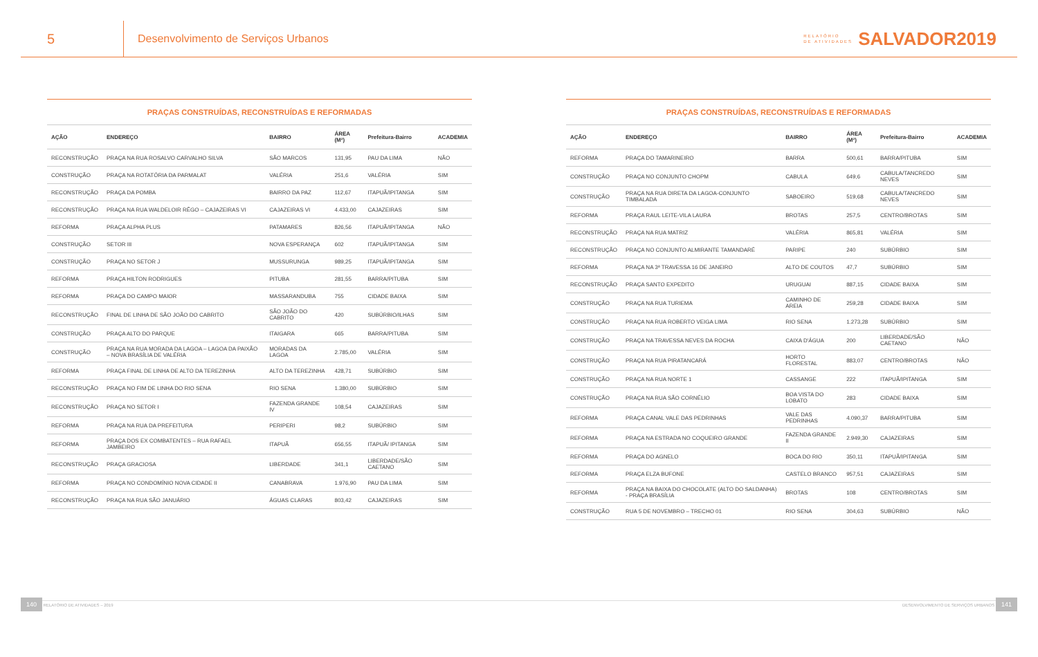5
Desenvolvimento de Serviços Urbanos
RELATÓRIO
DE ATIVIDADES SALVADOR2019
PRAÇAS CONSTRUÍDAS, RECONSTRUÍDAS E REFORMADAS
| AÇÃO | ENDEREÇO | BAIRRO | ÁREA (M²) | Prefeitura-Bairro | ACADEMIA |
| --- | --- | --- | --- | --- | --- |
| RECONSTRUÇÃO | PRAÇA NA RUA ROSALVO CARVALHO SILVA | SÃO MARCOS | 131,95 | PAU DA LIMA | NÃO |
| CONSTRUÇÃO | PRAÇA NA ROTATÓRIA DA PARMALAT | VALÉRIA | 251,6 | VALÉRIA | SIM |
| RECONSTRUÇÃO | PRAÇA DA POMBA | BAIRRO DA PAZ | 112,67 | ITAPUÃ/IPITANGA | SIM |
| RECONSTRUÇÃO | PRAÇA NA RUA WALDELOIR RÊGO – CAJAZEIRAS VI | CAJAZEIRAS VI | 4.433,00 | CAJAZEIRAS | SIM |
| REFORMA | PRAÇA ALPHA PLUS | PATAMARES | 826,56 | ITAPUÃ/IPITANGA | NÃO |
| CONSTRUÇÃO | SETOR III | NOVA ESPERANÇA | 602 | ITAPUÃ/IPITANGA | SIM |
| CONSTRUÇÃO | PRAÇA NO SETOR J | MUSSURUNGA | 989,25 | ITAPUÃ/IPITANGA | SIM |
| REFORMA | PRAÇA HILTON RODRIGUES | PITUBA | 281,55 | BARRA/PITUBA | SIM |
| REFORMA | PRAÇA DO CAMPO MAIOR | MASSARANDUBA | 755 | CIDADE BAIXA | SIM |
| RECONSTRUÇÃO | FINAL DE LINHA DE SÃO JOÃO DO CABRITO | SÃO JOÃO DO CABRITO | 420 | SUBÚRBIO/ILHAS | SIM |
| CONSTRUÇÃO | PRAÇA ALTO DO PARQUE | ITAIGARA | 665 | BARRA/PITUBA | SIM |
| CONSTRUÇÃO | PRAÇA NA RUA MORADA DA LAGOA – LAGOA DA PAIXÃO – NOVA BRASÍLIA DE VALÉRIA | MORADAS DA LAGOA | 2.785,00 | VALÉRIA | SIM |
| REFORMA | PRAÇA FINAL DE LINHA DE ALTO DA TEREZINHA | ALTO DA TEREZINHA | 428,71 | SUBÚRBIO | SIM |
| RECONSTRUÇÃO | PRAÇA NO FIM DE LINHA DO RIO SENA | RIO SENA | 1.380,00 | SUBÚRBIO | SIM |
| RECONSTRUÇÃO | PRAÇA NO SETOR I | FAZENDA GRANDE IV | 108,54 | CAJAZEIRAS | SIM |
| REFORMA | PRAÇA NA RUA DA PREFEITURA | PERIPERI | 98,2 | SUBÚRBIO | SIM |
| REFORMA | PRAÇA DOS EX COMBATENTES – RUA RAFAEL JAMBEIRO | ITAPUÃ | 656,55 | ITAPUÃ/ IPITANGA | SIM |
| RECONSTRUÇÃO | PRAÇA GRACIOSA | LIBERDADE | 341,1 | LIBERDADE/SÃO CAETANO | SIM |
| REFORMA | PRAÇA NO CONDOMÍNIO NOVA CIDADE II | CANABRAVA | 1.976,90 | PAU DA LIMA | SIM |
| RECONSTRUÇÃO | PRAÇA NA RUA SÃO JANUÁRIO | ÁGUAS CLARAS | 803,42 | CAJAZEIRAS | SIM |
PRAÇAS CONSTRUÍDAS, RECONSTRUÍDAS E REFORMADAS
| AÇÃO | ENDEREÇO | BAIRRO | ÁREA (M²) | Prefeitura-Bairro | ACADEMIA |
| --- | --- | --- | --- | --- | --- |
| REFORMA | PRAÇA DO TAMARINEIRO | BARRA | 500,61 | BARRA/PITUBA | SIM |
| CONSTRUÇÃO | PRAÇA NO CONJUNTO CHOPM | CABULA | 649,6 | CABULA/TANCREDO NEVES | SIM |
| CONSTRUÇÃO | PRAÇA NA RUA DIRETA DA LAGOA-CONJUNTO TIMBALADA | SABOEIRO | 519,68 | CABULA/TANCREDO NEVES | SIM |
| REFORMA | PRAÇA RAUL LEITE-VILA LAURA | BROTAS | 257,5 | CENTRO/BROTAS | SIM |
| RECONSTRUÇÃO | PRAÇA NA RUA MATRIZ | VALÉRIA | 865,81 | VALÉRIA | SIM |
| RECONSTRUÇÃO | PRAÇA NO CONJUNTO ALMIRANTE TAMANDARÉ | PARIPE | 240 | SUBÚRBIO | SIM |
| REFORMA | PRAÇA NA 3ª TRAVESSA 16 DE JANEIRO | ALTO DE COUTOS | 47,7 | SUBÚRBIO | SIM |
| RECONSTRUÇÃO | PRAÇA SANTO EXPEDITO | URUGUAI | 887,15 | CIDADE BAIXA | SIM |
| CONSTRUÇÃO | PRAÇA NA RUA TURIEMA | CAMINHO DE AREIA | 259,28 | CIDADE BAIXA | SIM |
| CONSTRUÇÃO | PRAÇA NA RUA ROBERTO VEIGA LIMA | RIO SENA | 1.273,28 | SUBÚRBIO | SIM |
| CONSTRUÇÃO | PRAÇA NA TRAVESSA NEVES DA ROCHA | CAIXA D'ÁGUA | 200 | LIBERDADE/SÃO CAETANO | NÃO |
| CONSTRUÇÃO | PRAÇA NA RUA PIRATANCARÁ | HORTO FLORESTAL | 883,07 | CENTRO/BROTAS | NÃO |
| CONSTRUÇÃO | PRAÇA NA RUA NORTE 1 | CASSANGE | 222 | ITAPUÃ/IPITANGA | SIM |
| CONSTRUÇÃO | PRAÇA NA RUA SÃO CORNÉLIO | BOA VISTA DO LOBATO | 283 | CIDADE BAIXA | SIM |
| REFORMA | PRAÇA CANAL VALE DAS PEDRINHAS | VALE DAS PEDRINHAS | 4.090,37 | BARRA/PITUBA | SIM |
| REFORMA | PRAÇA NA ESTRADA NO COQUEIRO GRANDE | FAZENDA GRANDE II | 2.949,30 | CAJAZEIRAS | SIM |
| REFORMA | PRAÇA DO AGNELO | BOCA DO RIO | 350,11 | ITAPUÃ/IPITANGA | SIM |
| REFORMA | PRAÇA ELZA BUFONE | CASTELO BRANCO | 957,51 | CAJAZEIRAS | SIM |
| REFORMA | PRAÇA NA BAIXA DO CHOCOLATE (ALTO DO SALDANHA) - PRAÇA BRASÍLIA | BROTAS | 108 | CENTRO/BROTAS | SIM |
| CONSTRUÇÃO | RUA 5 DE NOVEMBRO – TRECHO 01 | RIO SENA | 304,63 | SUBÚRBIO | NÃO |
140 RELATÓRIO DE ATIVIDADES – 2019
DESENVOLVIMENTO DE SERVIÇOS URBANOS 141